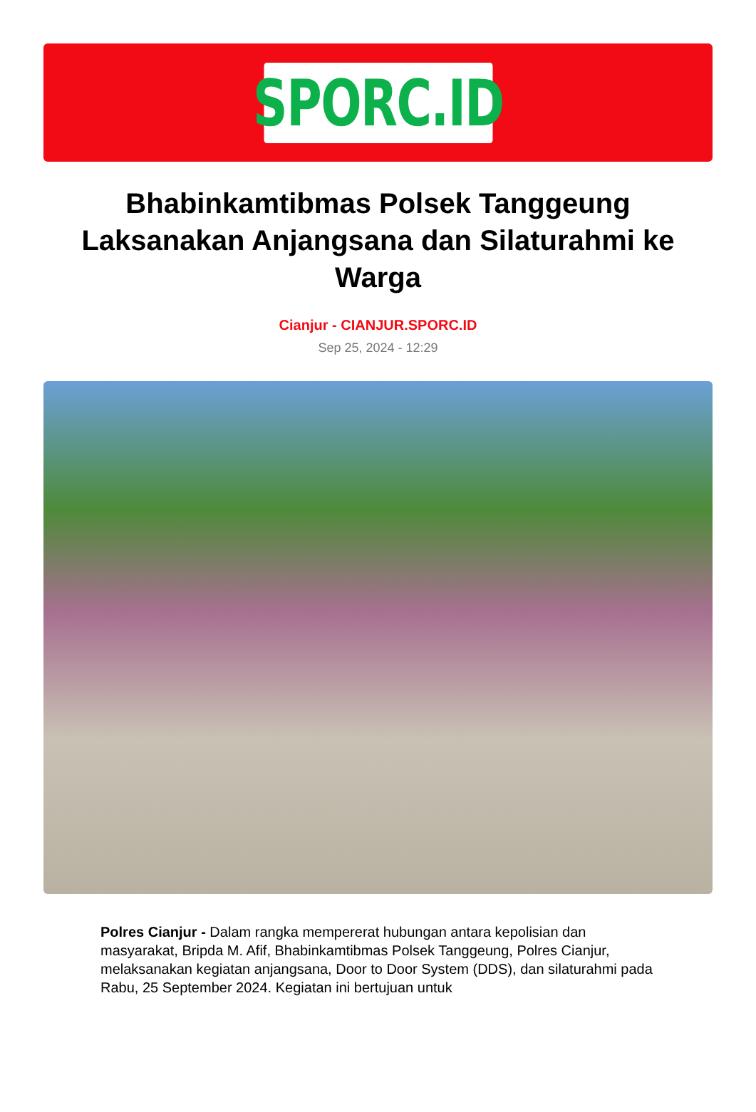SPORC.ID
Bhabinkamtibmas Polsek Tanggeung Laksanakan Anjangsana dan Silaturahmi ke Warga
Cianjur - CIANJUR.SPORC.ID
Sep 25, 2024 - 12:29
Polres Cianjur - Dalam rangka mempererat hubungan antara kepolisian dan masyarakat, Bripda M. Afif, Bhabinkamtibmas Polsek Tanggeung, Polres Cianjur, melaksanakan kegiatan anjangsana, Door to Door System (DDS), dan silaturahmi pada Rabu, 25 September 2024. Kegiatan ini bertujuan untuk